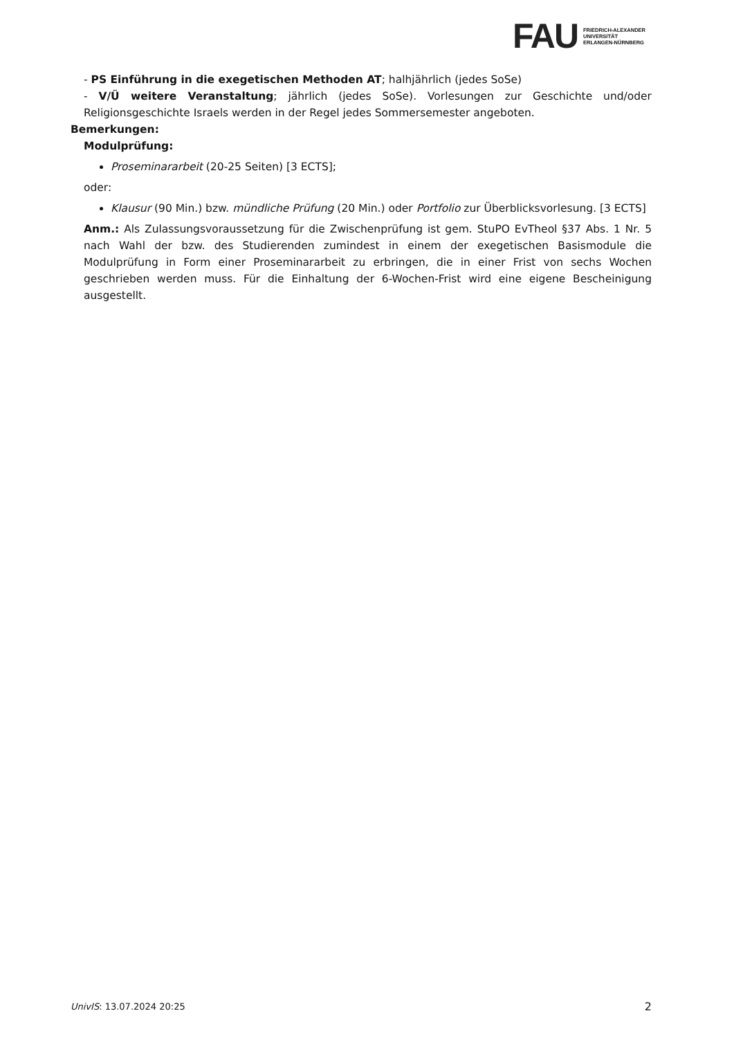FAU
FRIEDRICH-ALEXANDER
UNIVERSITÄT
ERLANGEN-NÜRNBERG
- PS Einführung in die exegetischen Methoden AT; halhjährlich (jedes SoSe)
- V/Ü weitere Veranstaltung; jährlich (jedes SoSe). Vorlesungen zur Geschichte und/oder Religionsgeschichte Israels werden in der Regel jedes Sommersemester angeboten.
Bemerkungen:
Modulprüfung:
Proseminararbeit (20-25 Seiten) [3 ECTS];
oder:
Klausur (90 Min.) bzw. mündliche Prüfung (20 Min.) oder Portfolio zur Überblicksvorlesung. [3 ECTS]
Anm.: Als Zulassungsvoraussetzung für die Zwischenprüfung ist gem. StuPO EvTheol §37 Abs. 1 Nr. 5 nach Wahl der bzw. des Studierenden zumindest in einem der exegetischen Basismodule die Modulprüfung in Form einer Proseminararbeit zu erbringen, die in einer Frist von sechs Wochen geschrieben werden muss. Für die Einhaltung der 6-Wochen-Frist wird eine eigene Bescheinigung ausgestellt.
UnivIS: 13.07.2024 20:25 2